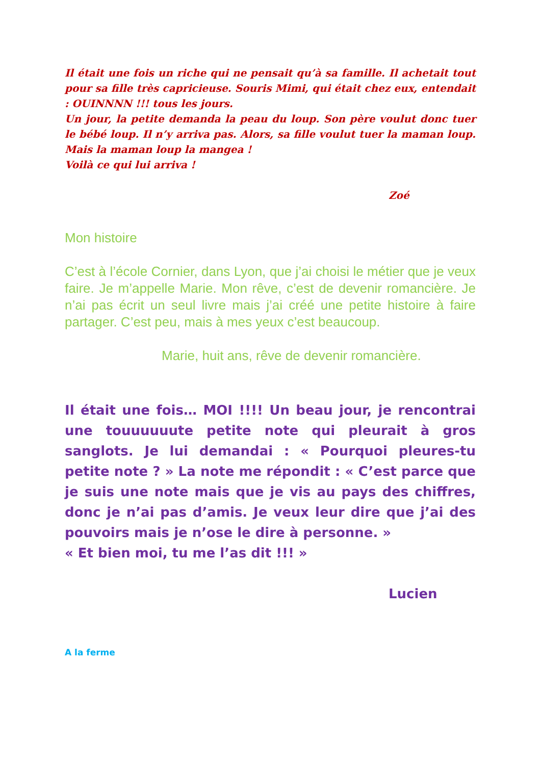Il était une fois un riche qui ne pensait qu’à sa famille. Il achetait tout pour sa fille très capricieuse. Souris Mimi, qui était chez eux, entendait : OUINNNN !!! tous les jours.
Un jour, la petite demanda la peau du loup. Son père voulut donc tuer le bébé loup. Il n’y arriva pas. Alors, sa fille voulut tuer la maman loup. Mais la maman loup la mangea !
Voilà ce qui lui arriva !
Zoé
Mon histoire
C’est à l’école Cornier, dans Lyon, que j’ai choisi le métier que je veux faire. Je m’appelle Marie. Mon rêve, c’est de devenir romancière. Je n’ai pas écrit un seul livre mais j’ai créé une petite histoire à faire partager. C’est peu, mais à mes yeux c’est beaucoup.
Marie, huit ans, rêve de devenir romancière.
Il était une fois… MOI !!!! Un beau jour, je rencontrai une touuuuuute petite note qui pleurait à gros sanglots. Je lui demandai : « Pourquoi pleures-tu petite note ? » La note me répondit : « C’est parce que je suis une note mais que je vis au pays des chiffres, donc je n’ai pas d’amis. Je veux leur dire que j’ai des pouvoirs mais je n’ose le dire à personne. »
« Et bien moi, tu me l’as dit !!! »
Lucien
A la ferme